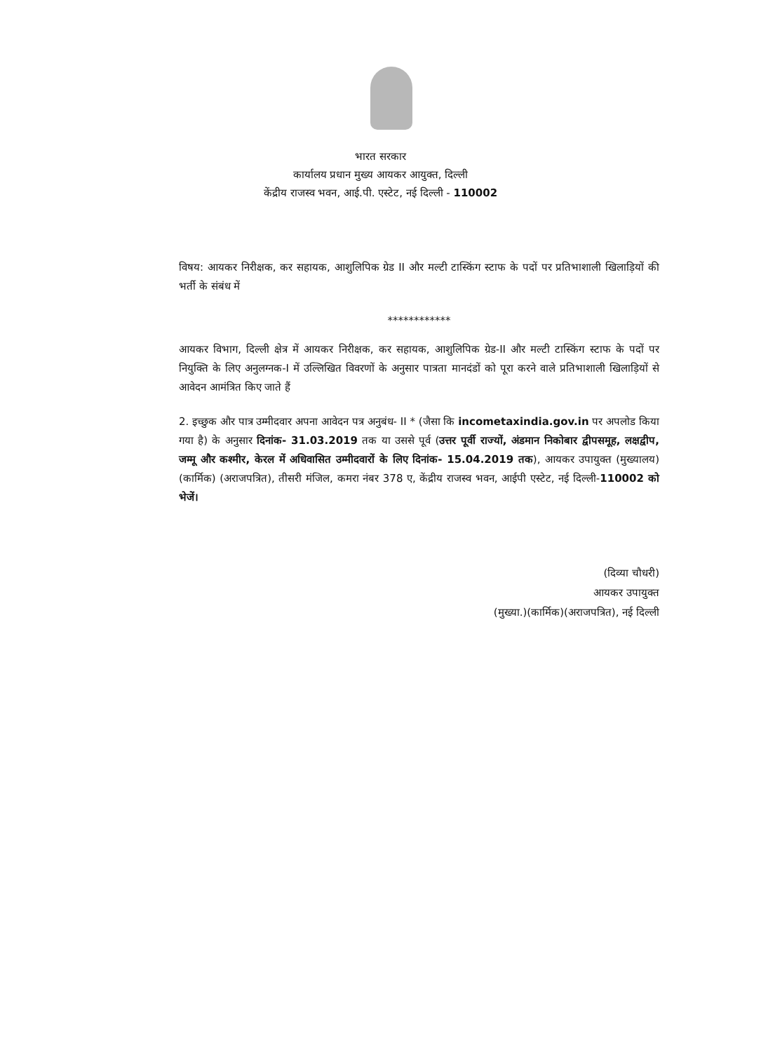भारत सरकार
कार्यालय प्रधान मुख्य आयकर आयुक्त, दिल्ली
केंद्रीय राजस्व भवन, आई.पी. एस्टेट, नई दिल्ली - 110002
विषय: आयकर निरीक्षक, कर सहायक, आशुलिपिक ग्रेड II और मल्टी टास्किंग स्टाफ के पदों पर प्रतिभाशाली खिलाड़ियों की भर्ती के संबंध में
************
आयकर विभाग, दिल्ली क्षेत्र में आयकर निरीक्षक, कर सहायक, आशुलिपिक ग्रेड-II और मल्टी टास्किंग स्टाफ के पदों पर नियुक्ति के लिए अनुलग्नक-I में उल्लिखित विवरणों के अनुसार पात्रता मानदंडों को पूरा करने वाले प्रतिभाशाली खिलाड़ियों से आवेदन आमंत्रित किए जाते हैं
2. इच्छुक और पात्र उम्मीदवार अपना आवेदन पत्र अनुबंध- II * (जैसा कि incometaxindia.gov.in पर अपलोड किया गया है) के अनुसार दिनांक- 31.03.2019 तक या उससे पूर्व (उत्तर पूर्वी राज्यों, अंडमान निकोबार द्वीपसमूह, लक्षद्वीप, जम्मू और कश्मीर, केरल में अधिवासित उम्मीदवारों के लिए दिनांक- 15.04.2019 तक), आयकर उपायुक्त (मुख्यालय) (कार्मिक) (अराजपत्रित), तीसरी मंजिल, कमरा नंबर 378 ए, केंद्रीय राजस्व भवन, आईपी एस्टेट, नई दिल्ली-110002 को भेजें।
(दिव्या चौधरी)
आयकर उपायुक्त
(मुख्या.)(कार्मिक)(अराजपत्रित), नई दिल्ली